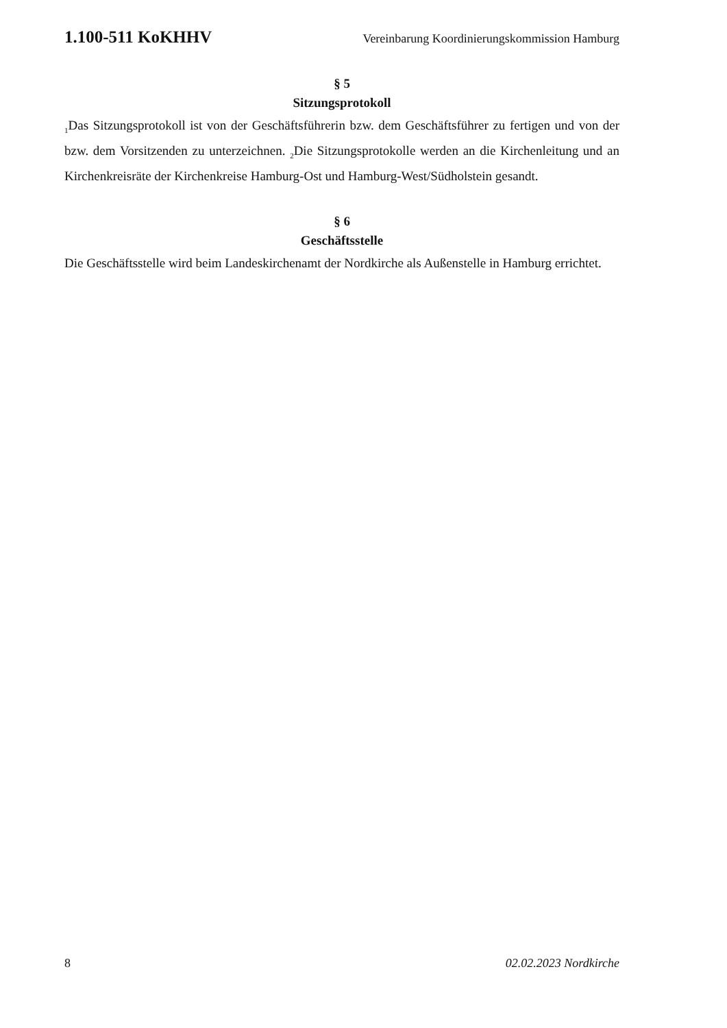1.100-511 KoKHHV Vereinbarung Koordinierungskommission Hamburg
§ 5
Sitzungsprotokoll
<sub>1</sub>Das Sitzungsprotokoll ist von der Geschäftsführerin bzw. dem Geschäftsführer zu fertigen und von der bzw. dem Vorsitzenden zu unterzeichnen. <sub>2</sub>Die Sitzungsprotokolle werden an die Kirchenleitung und an Kirchenkreisräte der Kirchenkreise Hamburg-Ost und Hamburg-West/Südholstein gesandt.
§ 6
Geschäftsstelle
Die Geschäftsstelle wird beim Landeskirchenamt der Nordkirche als Außenstelle in Hamburg errichtet.
8 02.02.2023 Nordkirche